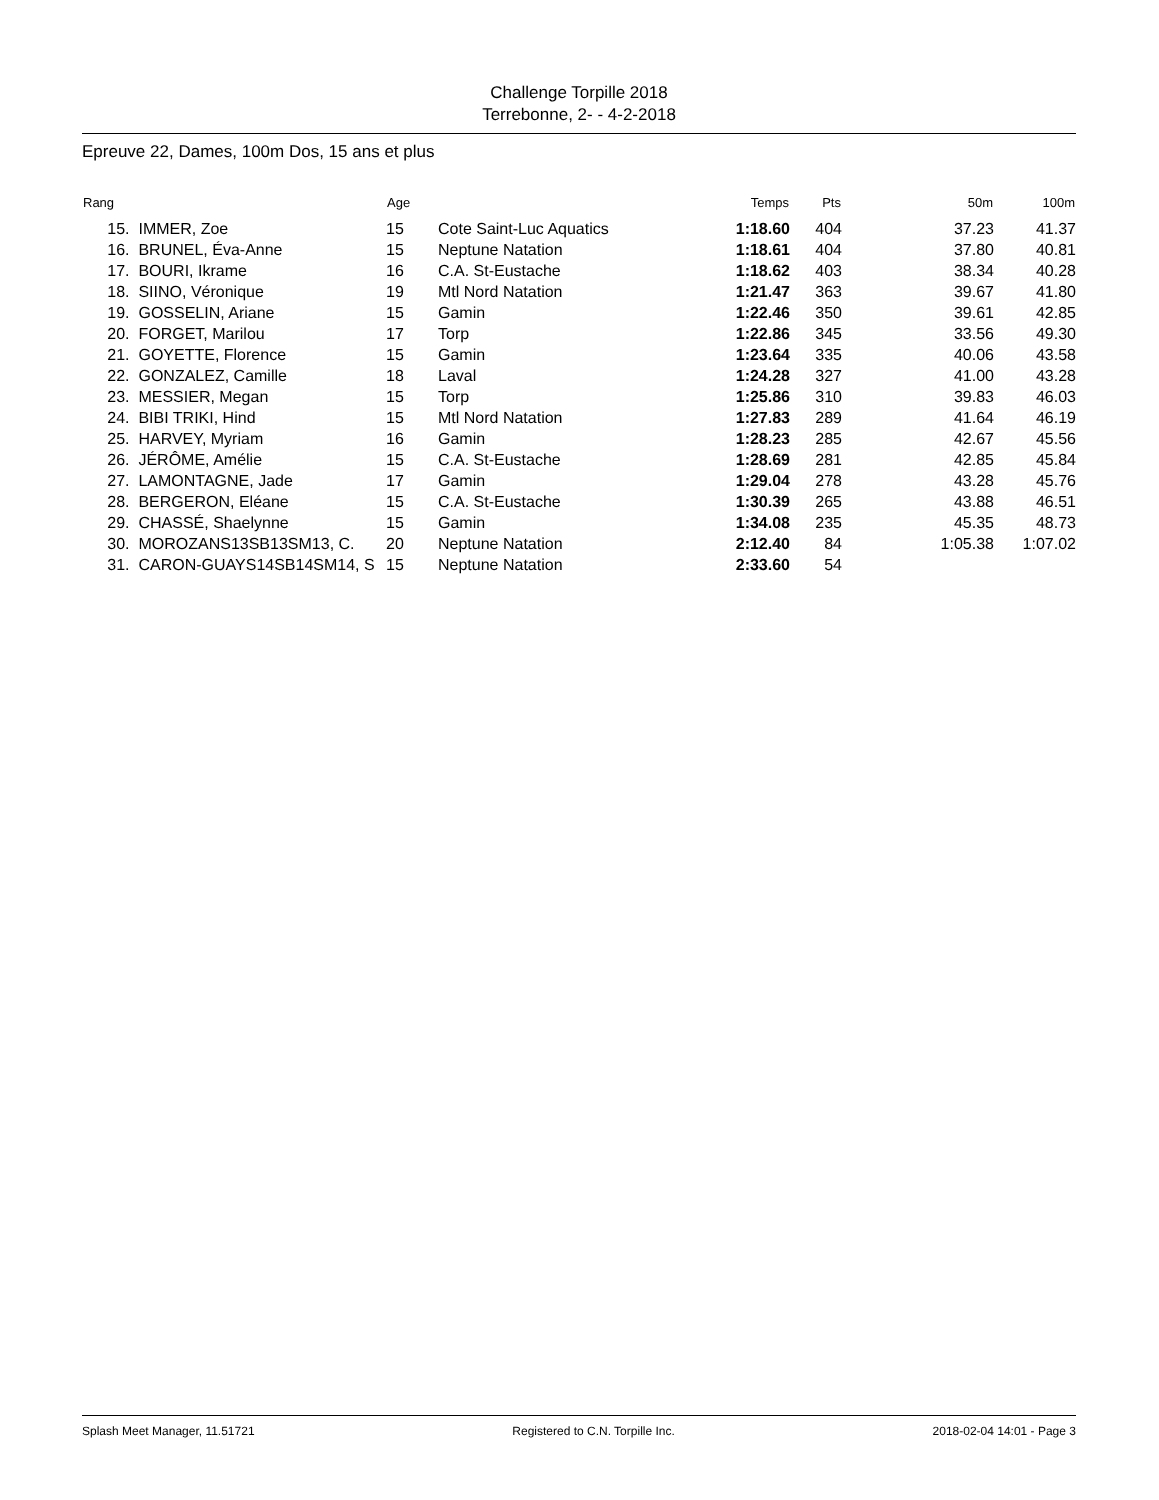Challenge Torpille 2018
Terrebonne, 2- - 4-2-2018
Epreuve 22, Dames, 100m Dos, 15 ans et plus
| Rang | | Age | | Temps | Pts | 50m | 100m |
| --- | --- | --- | --- | --- | --- | --- | --- |
| 15. | IMMER, Zoe | 15 | Cote Saint-Luc Aquatics | 1:18.60 | 404 | 37.23 | 41.37 |
| 16. | BRUNEL, Éva-Anne | 15 | Neptune Natation | 1:18.61 | 404 | 37.80 | 40.81 |
| 17. | BOURI, Ikrame | 16 | C.A. St-Eustache | 1:18.62 | 403 | 38.34 | 40.28 |
| 18. | SIINO, Véronique | 19 | Mtl Nord Natation | 1:21.47 | 363 | 39.67 | 41.80 |
| 19. | GOSSELIN, Ariane | 15 | Gamin | 1:22.46 | 350 | 39.61 | 42.85 |
| 20. | FORGET, Marilou | 17 | Torp | 1:22.86 | 345 | 33.56 | 49.30 |
| 21. | GOYETTE, Florence | 15 | Gamin | 1:23.64 | 335 | 40.06 | 43.58 |
| 22. | GONZALEZ, Camille | 18 | Laval | 1:24.28 | 327 | 41.00 | 43.28 |
| 23. | MESSIER, Megan | 15 | Torp | 1:25.86 | 310 | 39.83 | 46.03 |
| 24. | BIBI TRIKI, Hind | 15 | Mtl Nord Natation | 1:27.83 | 289 | 41.64 | 46.19 |
| 25. | HARVEY, Myriam | 16 | Gamin | 1:28.23 | 285 | 42.67 | 45.56 |
| 26. | JÉRÔME, Amélie | 15 | C.A. St-Eustache | 1:28.69 | 281 | 42.85 | 45.84 |
| 27. | LAMONTAGNE, Jade | 17 | Gamin | 1:29.04 | 278 | 43.28 | 45.76 |
| 28. | BERGERON, Eléane | 15 | C.A. St-Eustache | 1:30.39 | 265 | 43.88 | 46.51 |
| 29. | CHASSÉ, Shaelynne | 15 | Gamin | 1:34.08 | 235 | 45.35 | 48.73 |
| 30. | MOROZANS13SB13SM13, C. | 20 | Neptune Natation | 2:12.40 | 84 | 1:05.38 | 1:07.02 |
| 31. | CARON-GUAYS14SB14SM14, S | 15 | Neptune Natation | 2:33.60 | 54 | | |
Splash Meet Manager, 11.51721 Registered to C.N. Torpille Inc. 2018-02-04 14:01 - Page 3